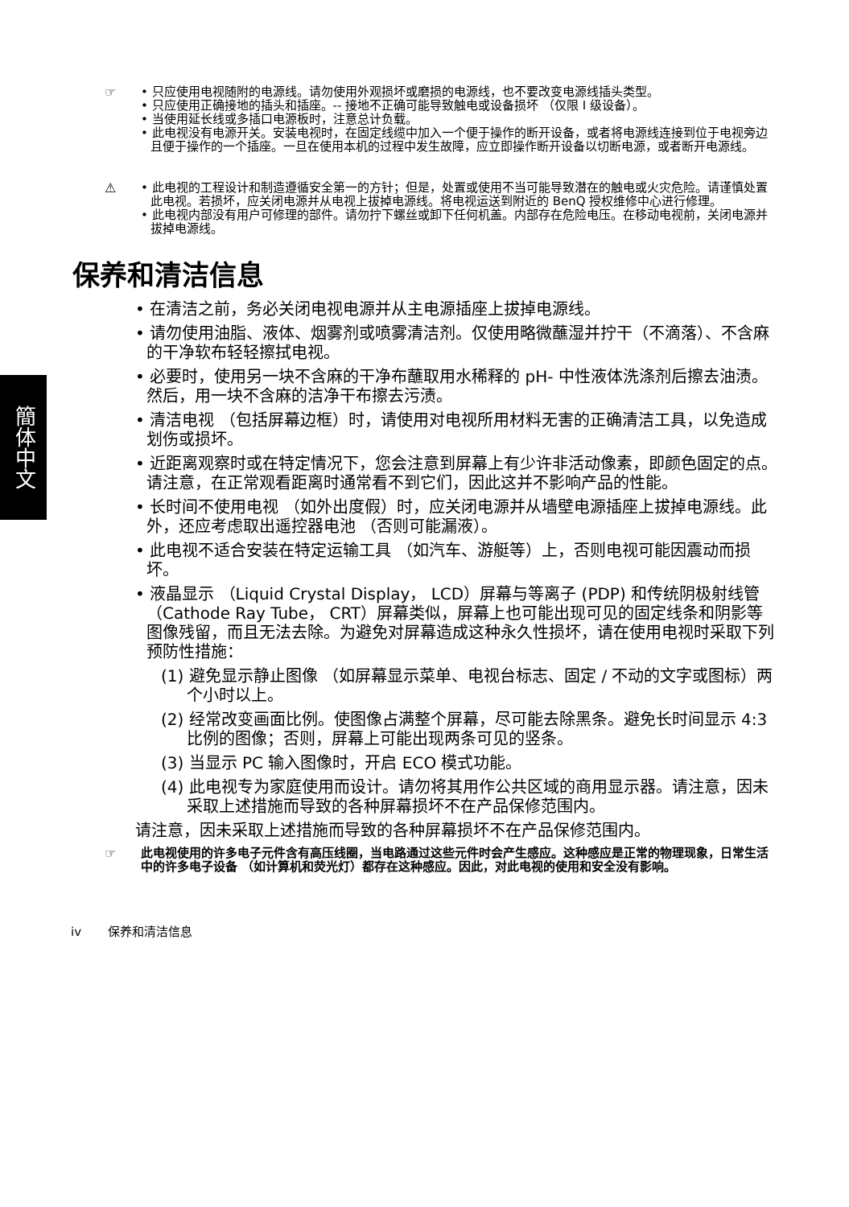簡体中文
☞ • 只应使用电视随附的电源线。请勿使用外观损坏或磨损的电源线，也不要改变电源线插头类型。
• 只应使用正确接地的插头和插座。-- 接地不正确可能导致触电或设备损坏 （仅限 I 级设备）。
• 当使用延长线或多插口电源板时，注意总计负载。
• 此电视没有电源开关。安装电视时，在固定线缆中加入一个便于操作的断开设备，或者将电源线连接到位于电视旁边且便于操作的一个插座。一旦在使用本机的过程中发生故障，应立即操作断开设备以切断电源，或者断开电源线。
⚠ • 此电视的工程设计和制造遵循安全第一的方针；但是，处置或使用不当可能导致潜在的触电或火灾危险。请谨慎处置此电视。若损坏，应关闭电源并从电视上拔掉电源线。将电视运送到附近的 BenQ 授权维修中心进行修理。
• 此电视内部没有用户可修理的部件。请勿拧下螺丝或卸下任何机盖。内部存在危险电压。在移动电视前，关闭电源并拔掉电源线。
保养和清洁信息
• 在清洁之前，务必关闭电视电源并从主电源插座上拔掉电源线。
• 请勿使用油脂、液体、烟雾剂或喷雾清洁剂。仅使用略微蘸湿并拧干（不滴落）、不含麻的干净软布轻轻擦拭电视。
• 必要时，使用另一块不含麻的干净布蘸取用水稀释的 pH- 中性液体洗涤剂后擦去油渍。然后，用一块不含麻的洁净干布擦去污渍。
• 清洁电视 （包括屏幕边框）时，请使用对电视所用材料无害的正确清洁工具，以免造成划伤或损坏。
• 近距离观察时或在特定情况下，您会注意到屏幕上有少许非活动像素，即颜色固定的点。请注意，在正常观看距离时通常看不到它们，因此这并不影响产品的性能。
• 长时间不使用电视 （如外出度假）时，应关闭电源并从墙壁电源插座上拔掉电源线。此外，还应考虑取出遥控器电池 （否则可能漏液）。
• 此电视不适合安装在特定运输工具 （如汽车、游艇等）上，否则电视可能因震动而损坏。
• 液晶显示 （Liquid Crystal Display， LCD）屏幕与等离子 (PDP) 和传统阴极射线管 （Cathode Ray Tube， CRT）屏幕类似，屏幕上也可能出现可见的固定线条和阴影等图像残留，而且无法去除。为避免对屏幕造成这种永久性损坏，请在使用电视时采取下列预防性措施：
(1) 避免显示静止图像 （如屏幕显示菜单、电视台标志、固定 / 不动的文字或图标）两个小时以上。
(2) 经常改变画面比例。使图像占满整个屏幕，尽可能去除黑条。避免长时间显示 4:3 比例的图像；否则，屏幕上可能出现两条可见的竖条。
(3) 当显示 PC 输入图像时，开启 ECO 模式功能。
(4) 此电视专为家庭使用而设计。请勿将其用作公共区域的商用显示器。请注意，因未采取上述措施而导致的各种屏幕损坏不在产品保修范围内。
请注意，因未采取上述措施而导致的各种屏幕损坏不在产品保修范围内。
☞
此电视使用的许多电子元件含有高压线圈，当电路通过这些元件时会产生感应。这种感应是正常的物理现象，日常生活中的许多电子设备 （如计算机和荧光灯）都存在这种感应。因此，对此电视的使用和安全没有影响。
iv 保养和清洁信息